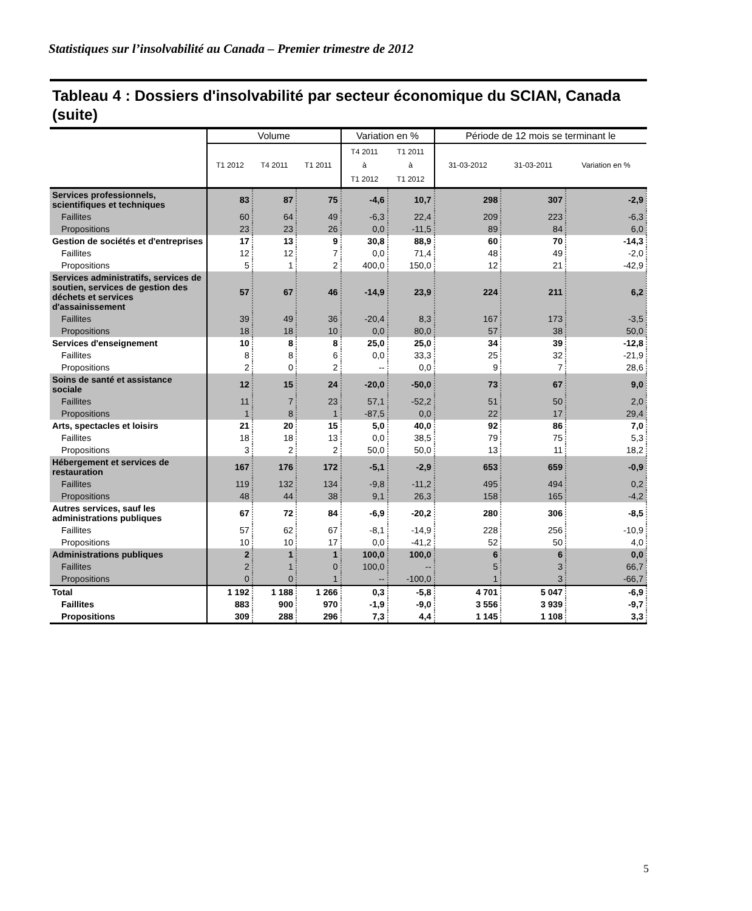Statistiques sur l’insolvabilité au Canada – Premier trimestre de 2012
Tableau 4 : Dossiers d'insolvabilité par secteur économique du SCIAN, Canada (suite)
| | Volume | | | Variation en % | | Période de 12 mois se terminant le | | |
| --- | --- | --- | --- | --- | --- | --- | --- | --- |
| | T1 2012 | T4 2011 | T1 2011 | T4 2011 à T1 2012 | T1 2011 à T1 2012 | 31-03-2012 | 31-03-2011 | Variation en % |
| Services professionnels, scientifiques et techniques | 83 | 87 | 75 | -4,6 | 10,7 | 298 | 307 | -2,9 |
| Faillites | 60 | 64 | 49 | -6,3 | 22,4 | 209 | 223 | -6,3 |
| Propositions | 23 | 23 | 26 | 0,0 | -11,5 | 89 | 84 | 6,0 |
| Gestion de sociétés et d'entreprises | 17 | 13 | 9 | 30,8 | 88,9 | 60 | 70 | -14,3 |
| Faillites | 12 | 12 | 7 | 0,0 | 71,4 | 48 | 49 | -2,0 |
| Propositions | 5 | 1 | 2 | 400,0 | 150,0 | 12 | 21 | -42,9 |
| Services administratifs, services de soutien, services de gestion des déchets et services d'assainissement | 57 | 67 | 46 | -14,9 | 23,9 | 224 | 211 | 6,2 |
| Faillites | 39 | 49 | 36 | -20,4 | 8,3 | 167 | 173 | -3,5 |
| Propositions | 18 | 18 | 10 | 0,0 | 80,0 | 57 | 38 | 50,0 |
| Services d'enseignement | 10 | 8 | 8 | 25,0 | 25,0 | 34 | 39 | -12,8 |
| Faillites | 8 | 8 | 6 | 0,0 | 33,3 | 25 | 32 | -21,9 |
| Propositions | 2 | 0 | 2 | -- | 0,0 | 9 | 7 | 28,6 |
| Soins de santé et assistance sociale | 12 | 15 | 24 | -20,0 | -50,0 | 73 | 67 | 9,0 |
| Faillites | 11 | 7 | 23 | 57,1 | -52,2 | 51 | 50 | 2,0 |
| Propositions | 1 | 8 | 1 | -87,5 | 0,0 | 22 | 17 | 29,4 |
| Arts, spectacles et loisirs | 21 | 20 | 15 | 5,0 | 40,0 | 92 | 86 | 7,0 |
| Faillites | 18 | 18 | 13 | 0,0 | 38,5 | 79 | 75 | 5,3 |
| Propositions | 3 | 2 | 2 | 50,0 | 50,0 | 13 | 11 | 18,2 |
| Hébergement et services de restauration | 167 | 176 | 172 | -5,1 | -2,9 | 653 | 659 | -0,9 |
| Faillites | 119 | 132 | 134 | -9,8 | -11,2 | 495 | 494 | 0,2 |
| Propositions | 48 | 44 | 38 | 9,1 | 26,3 | 158 | 165 | -4,2 |
| Autres services, sauf les administrations publiques | 67 | 72 | 84 | -6,9 | -20,2 | 280 | 306 | -8,5 |
| Faillites | 57 | 62 | 67 | -8,1 | -14,9 | 228 | 256 | -10,9 |
| Propositions | 10 | 10 | 17 | 0,0 | -41,2 | 52 | 50 | 4,0 |
| Administrations publiques | 2 | 1 | 1 | 100,0 | 100,0 | 6 | 6 | 0,0 |
| Faillites | 2 | 1 | 0 | 100,0 | -- | 5 | 3 | 66,7 |
| Propositions | 0 | 0 | 1 | -- | -100,0 | 1 | 3 | -66,7 |
| Total | 1 192 | 1 188 | 1 266 | 0,3 | -5,8 | 4 701 | 5 047 | -6,9 |
| Faillites | 883 | 900 | 970 | -1,9 | -9,0 | 3 556 | 3 939 | -9,7 |
| Propositions | 309 | 288 | 296 | 7,3 | 4,4 | 1 145 | 1 108 | 3,3 |
5